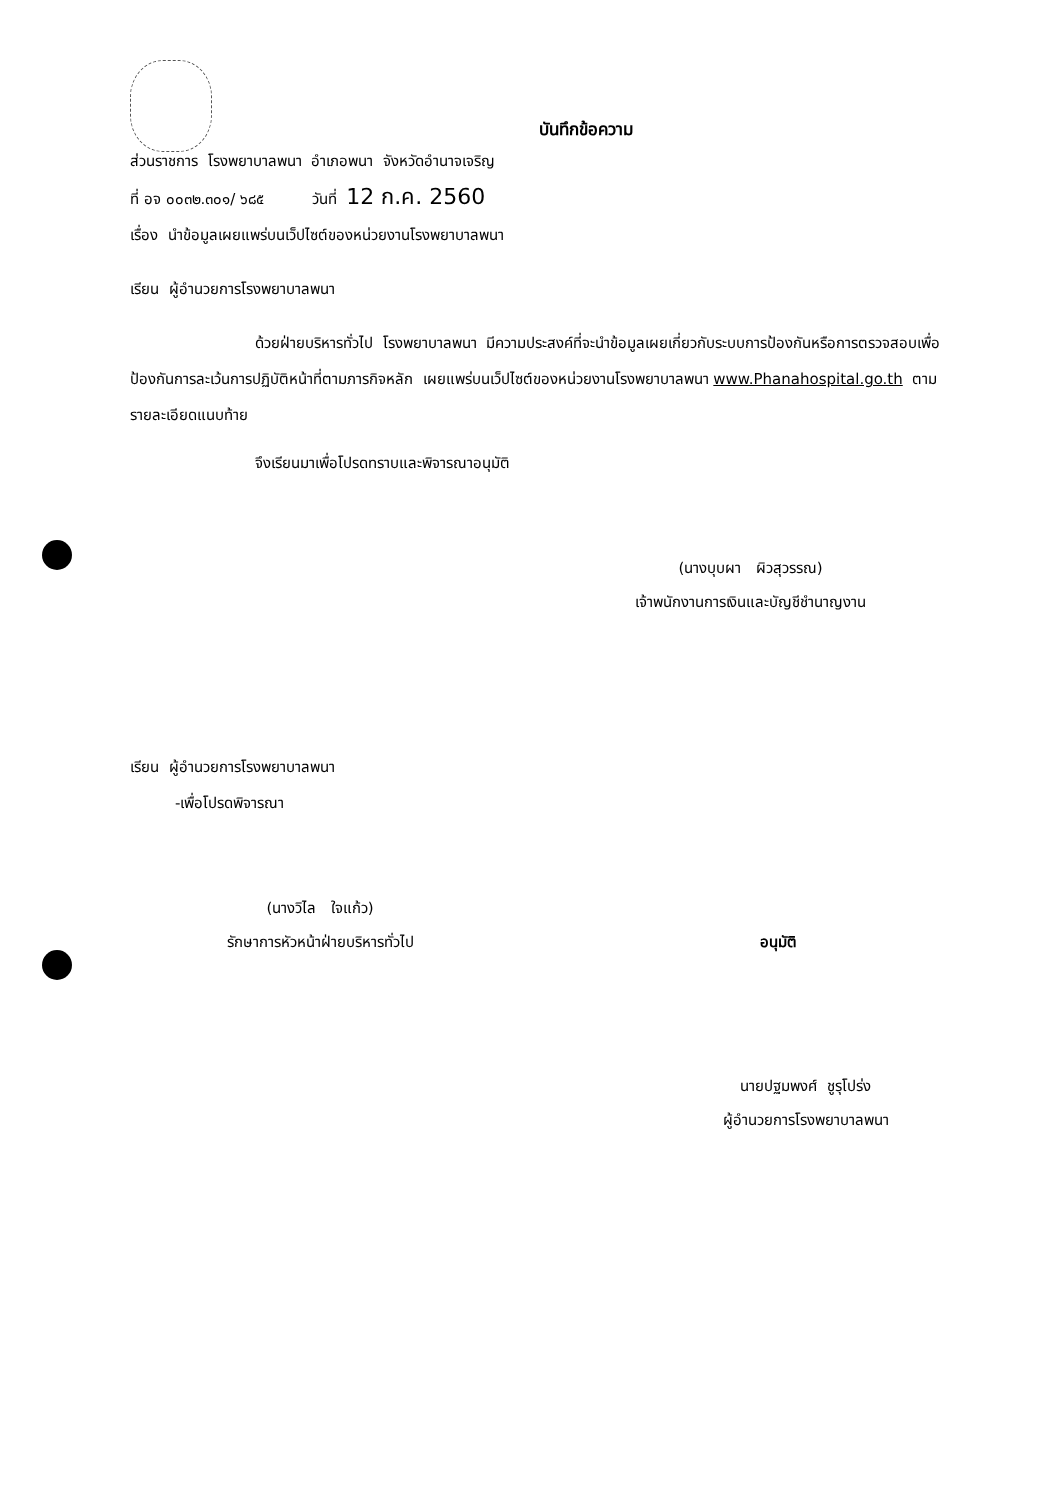บันทึกข้อความ
ส่วนราชการ โรงพยาบาลพนา อำเภอพนา จังหวัดอำนาจเจริญ
ที่ อจ ๐๐๓๒.๓๐๑/ ๖๘๕ วันที่ 12 ก.ค. 2560
เรื่อง นำข้อมูลเผยแพร่บนเว็ปไซต์ของหน่วยงานโรงพยาบาลพนา
เรียน ผู้อำนวยการโรงพยาบาลพนา
ด้วยฝ่ายบริหารทั่วไป โรงพยาบาลพนา มีความประสงค์ที่จะนำข้อมูลเผยเกี่ยวกับระบบการป้องกันหรือการตรวจสอบเพื่อป้องกันการละเว้นการปฏิบัติหน้าที่ตามภารกิจหลัก เผยแพร่บนเว็ปไซต์ของหน่วยงานโรงพยาบาลพนา www.Phanahospital.go.th ตามรายละเอียดแนบท้าย
จึงเรียนมาเพื่อโปรดทราบและพิจารณาอนุมัติ
(นางบุบผา ผิวสุวรรณ)
เจ้าพนักงานการเงินและบัญชีชำนาญงาน
เรียน ผู้อำนวยการโรงพยาบาลพนา
-เพื่อโปรดพิจารณา
(นางวิไล ใจแก้ว)
รักษาการหัวหน้าฝ่ายบริหารทั่วไป
อนุมัติ
นายปฐมพงศ์ ชูรุโปร่ง
ผู้อำนวยการโรงพยาบาลพนา